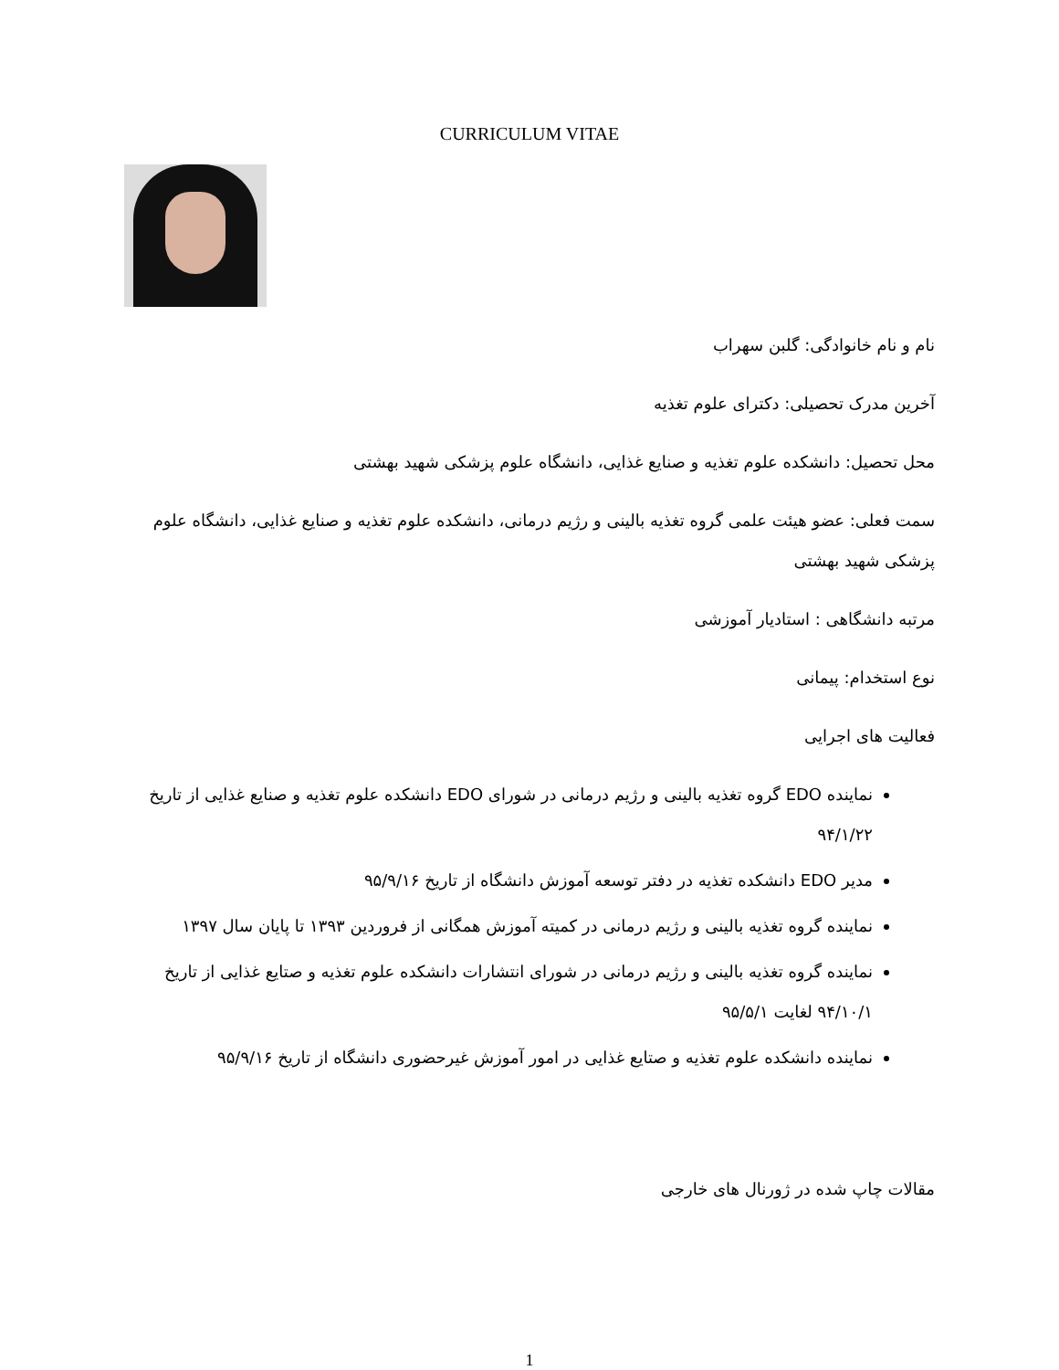CURRICULUM VITAE
نام و نام خانوادگی: گلبن سهراب
آخرین مدرک تحصیلی: دکترای علوم تغذیه
محل تحصیل: دانشکده علوم تغذیه و صنایع غذایی، دانشگاه علوم پزشکی شهید بهشتی
سمت فعلی: عضو هیئت علمی گروه تغذیه بالینی و رژیم درمانی، دانشکده علوم تغذیه و صنایع غذایی، دانشگاه علوم پزشکی شهید بهشتی
مرتبه دانشگاهی : استادیار آموزشی
نوع استخدام: پیمانی
فعالیت های اجرایی
نماینده EDO گروه تغذیه بالینی و رژیم درمانی در شورای EDO دانشکده علوم تغذیه و صنایع غذایی از تاریخ ۹۴/۱/۲۲
مدیر EDO دانشکده تغذیه در دفتر توسعه آموزش دانشگاه از تاریخ ۹۵/۹/۱۶
نماینده گروه تغذیه بالینی و رژیم درمانی در کمیته آموزش همگانی از فروردین ۱۳۹۳ تا پایان سال ۱۳۹۷
نماینده گروه تغذیه بالینی و رژیم درمانی در شورای انتشارات دانشکده علوم تغذیه و صتایع غذایی از تاریخ ۹۴/۱۰/۱ لغایت ۹۵/۵/۱
نماینده دانشکده علوم تغذیه و صتایع غذایی در امور آموزش غیرحضوری دانشگاه از تاریخ ۹۵/۹/۱۶
مقالات چاپ شده در ژورنال های خارجی
1